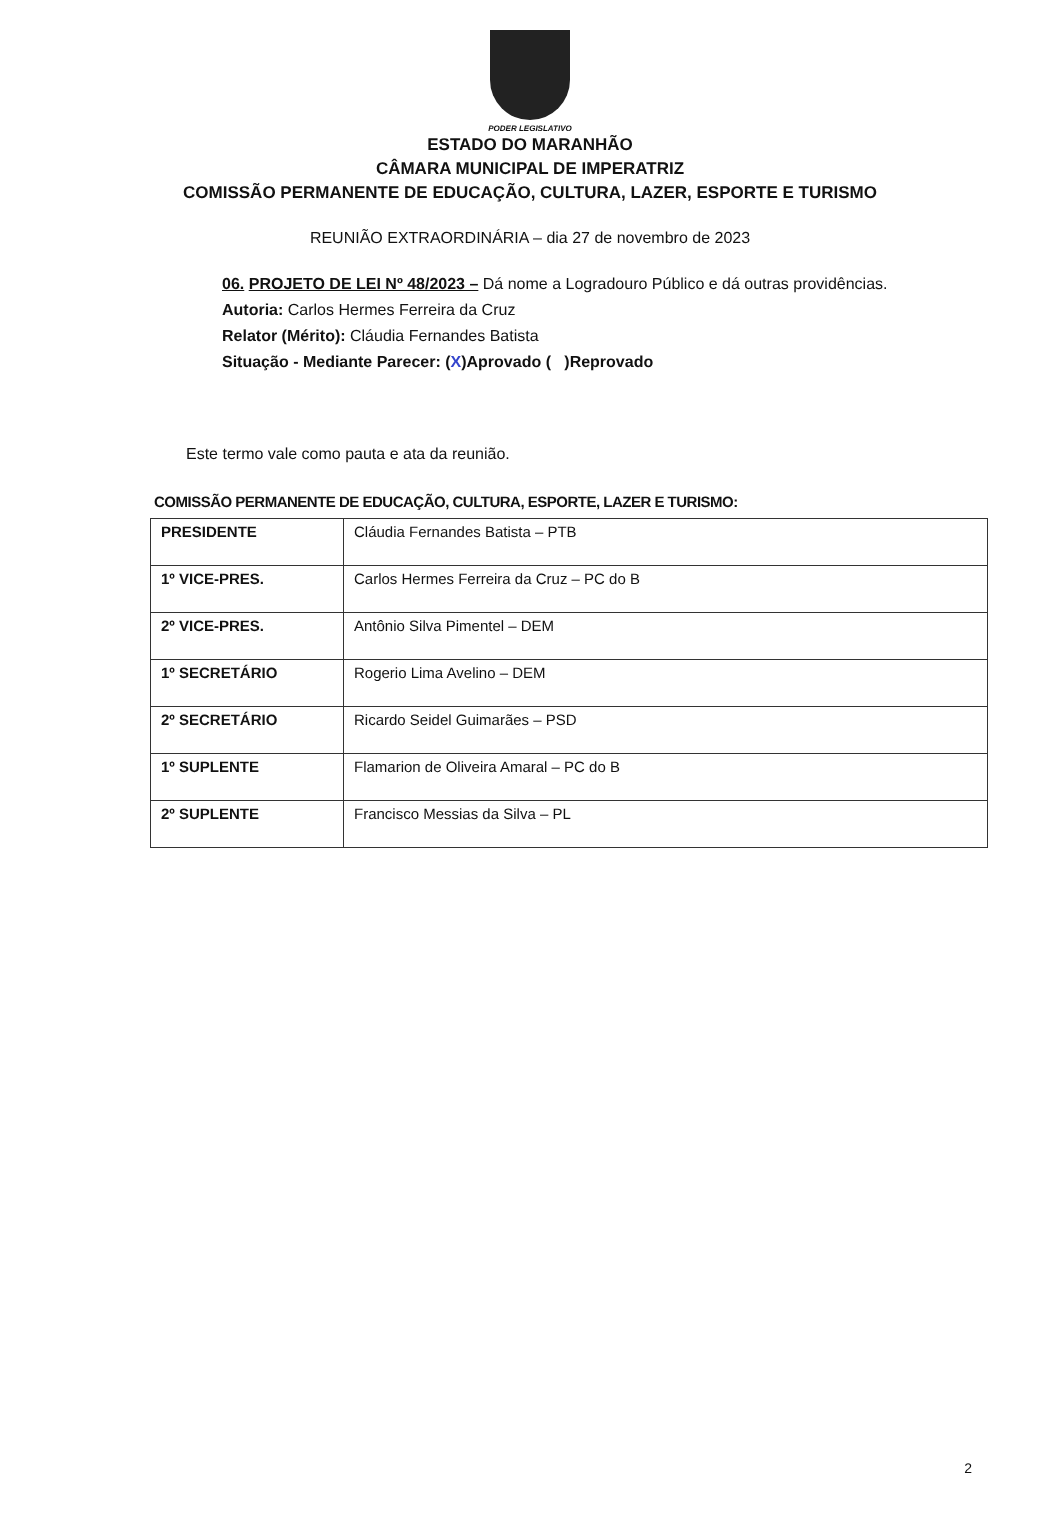PODER LEGISLATIVO
ESTADO DO MARANHÃO
CÂMARA MUNICIPAL DE IMPERATRIZ
COMISSÃO PERMANENTE DE EDUCAÇÃO, CULTURA, LAZER, ESPORTE E TURISMO
REUNIÃO EXTRAORDINÁRIA – dia 27 de novembro de 2023
06. PROJETO DE LEI Nº 48/2023 – Dá nome a Logradouro Público e dá outras providências.
Autoria: Carlos Hermes Ferreira da Cruz
Relator (Mérito): Cláudia Fernandes Batista
Situação - Mediante Parecer: (X)Aprovado ( )Reprovado
Este termo vale como pauta e ata da reunião.
COMISSÃO PERMANENTE DE EDUCAÇÃO, CULTURA, ESPORTE, LAZER E TURISMO:
| PRESIDENTE | Cláudia Fernandes Batista – PTB |
| 1º VICE-PRES. | Carlos Hermes Ferreira da Cruz – PC do B |
| 2º VICE-PRES. | Antônio Silva Pimentel – DEM |
| 1º SECRETÁRIO | Rogerio Lima Avelino – DEM |
| 2º SECRETÁRIO | Ricardo Seidel Guimarães – PSD |
| 1º SUPLENTE | Flamarion de Oliveira Amaral – PC do B |
| 2º SUPLENTE | Francisco Messias da Silva – PL |
2